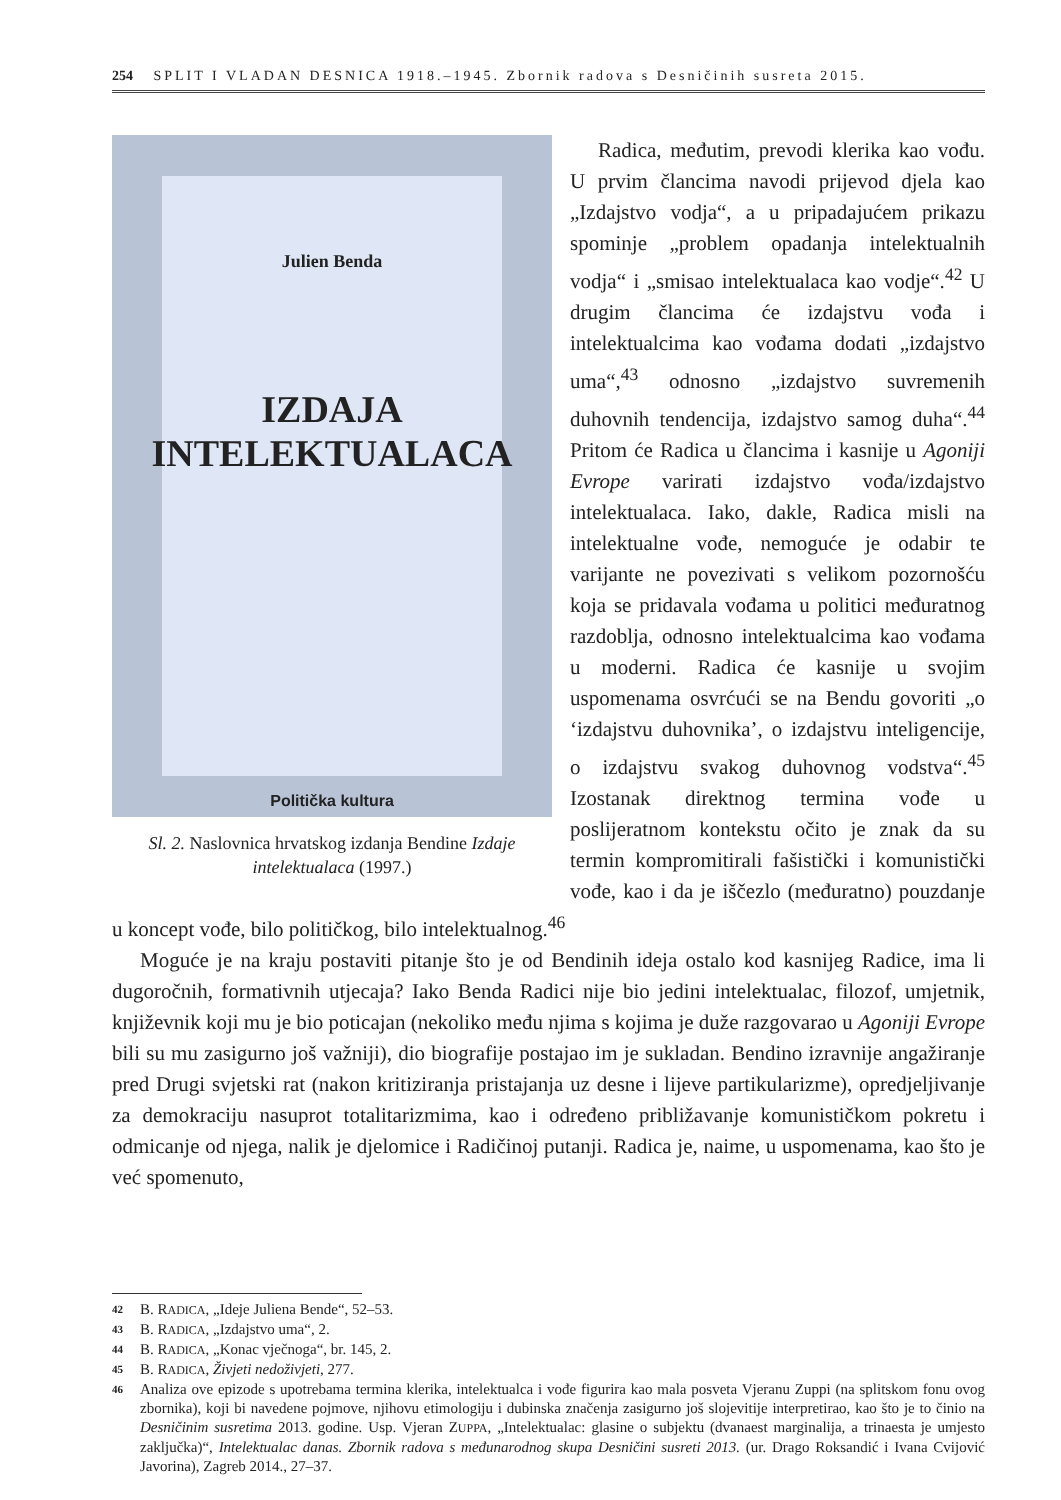254 SPLIT I VLADAN DESNICA 1918.–1945. Zbornik radova s Desničinih susreta 2015.
Julien Benda
IZDAJA
INTELEKTUALACA
Politička kultura
Sl. 2. Naslovnica hrvatskog izdanja Bendine Izdaje intelektualaca (1997.)
Radica, međutim, prevodi klerika kao vođu. U prvim člancima navodi prijevod djela kao „Izdajstvo vodja“, a u pripadajućem prikazu spominje „problem opadanja intelektualnih vodja“ i „smisao intelektualaca kao vodje“.<sup>42</sup> U drugim člancima će izdajstvu vođa i intelektualcima kao vođama dodati „izdajstvo uma“,<sup>43</sup> odnosno „izdajstvo suvremenih duhovnih tendencija, izdajstvo samog duha“.<sup>44</sup> Pritom će Radica u člancima i kasnije u Agoniji Evrope varirati izdajstvo vođa/izdajstvo intelektualaca. Iako, dakle, Radica misli na intelektualne vođe, nemoguće je odabir te varijante ne povezivati s velikom pozornošću koja se pridavala vođama u politici međuratnog razdoblja, odnosno intelektualcima kao vođama u moderni. Radica će kasnije u svojim uspomenama osvrćući se na Bendu govoriti „o ‘izdajstvu duhovnika’, o izdajstvu inteligencije, o izdajstvu svakog duhovnog vodstva“.<sup>45</sup> Izostanak direktnog termina vođe u poslijeratnom kontekstu očito je znak da su termin kompromitirali fašistički i komunistički vođe, kao i da je iščezlo (međuratno) pouzdanje u koncept vođe, bilo političkog, bilo intelektualnog.<sup>46</sup>
Moguće je na kraju postaviti pitanje što je od Bendinih ideja ostalo kod kasnijeg Radice, ima li dugoročnih, formativnih utjecaja? Iako Benda Radici nije bio jedini intelektualac, filozof, umjetnik, književnik koji mu je bio poticajan (nekoliko među njima s kojima je duže razgovarao u Agoniji Evrope bili su mu zasigurno još važniji), dio biografije postajao im je sukladan. Bendino izravnije angažiranje pred Drugi svjetski rat (nakon kritiziranja pristajanja uz desne i lijeve partikularizme), opredjeljivanje za demokraciju nasuprot totalitarizmima, kao i određeno približavanje komunističkom pokretu i odmicanje od njega, nalik je djelomice i Radičinoj putanji. Radica je, naime, u uspomenama, kao što je već spomenuto,
<sup>42</sup> B. RADICA, „Ideje Juliena Bende“, 52–53.
<sup>43</sup> B. RADICA, „Izdajstvo uma“, 2.
<sup>44</sup> B. RADICA, „Konac vječnoga“, br. 145, 2.
<sup>45</sup> B. RADICA, Živjeti nedoživjeti, 277.
<sup>46</sup> Analiza ove epizode s upotrebama termina klerika, intelektualca i vođe figurira kao mala posveta Vjeranu Zuppi (na splitskom fonu ovog zbornika), koji bi navedene pojmove, njihovu etimologiju i dubinska značenja zasigurno još slojevitije interpretirao, kao što je to činio na Desničinim susretima 2013. godine. Usp. Vjeran ZUPPA, „Intelektualac: glasine o subjektu (dvanaest marginalija, a trinaesta je umjesto zaključka)“, Intelektualac danas. Zbornik radova s međunarodnog skupa Desničini susreti 2013. (ur. Drago Roksandić i Ivana Cvijović Javorina), Zagreb 2014., 27–37.